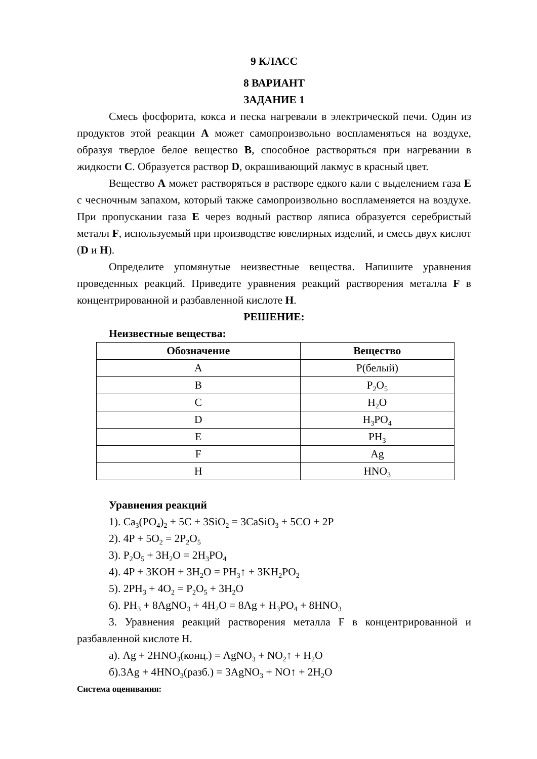9 КЛАСС
8 ВАРИАНТ
ЗАДАНИЕ 1
Смесь фосфорита, кокса и песка нагревали в электрической печи. Один из продуктов этой реакции A может самопроизвольно воспламеняться на воздухе, образуя твердое белое вещество B, способное растворяться при нагревании в жидкости C. Образуется раствор D, окрашивающий лакмус в красный цвет.
Вещество A может растворяться в растворе едкого кали с выделением газа E с чесночным запахом, который также самопроизвольно воспламеняется на воздухе. При пропускании газа E через водный раствор ляписа образуется серебристый металл F, используемый при производстве ювелирных изделий, и смесь двух кислот (D и H).
Определите упомянутые неизвестные вещества. Напишите уравнения проведенных реакций. Приведите уравнения реакций растворения металла F в концентрированной и разбавленной кислоте H.
РЕШЕНИЕ:
Неизвестные вещества:
| Обозначение | Вещество |
| --- | --- |
| A | P(белый) |
| B | P<sub>2</sub>O<sub>5</sub> |
| C | H<sub>2</sub>O |
| D | H<sub>3</sub>PO<sub>4</sub> |
| E | PH<sub>3</sub> |
| F | Ag |
| H | HNO<sub>3</sub> |
Уравнения реакций
1). Ca<sub>3</sub>(PO<sub>4</sub>)<sub>2</sub> + 5C + 3SiO<sub>2</sub> = 3CaSiO<sub>3</sub> + 5CO + 2P
2). 4P + 5O<sub>2</sub> = 2P<sub>2</sub>O<sub>5</sub>
3). P<sub>2</sub>O<sub>5</sub> + 3H<sub>2</sub>O = 2H<sub>3</sub>PO<sub>4</sub>
4). 4P + 3KOH + 3H<sub>2</sub>O = PH<sub>3</sub>↑ + 3KH<sub>2</sub>PO<sub>2</sub>
5). 2PH<sub>3</sub> + 4O<sub>2</sub> = P<sub>2</sub>O<sub>5</sub> + 3H<sub>2</sub>O
6). PH<sub>3</sub> + 8AgNO<sub>3</sub> + 4H<sub>2</sub>O = 8Ag + H<sub>3</sub>PO<sub>4</sub> + 8HNO<sub>3</sub>
3. Уравнения реакций растворения металла F в концентрированной и разбавленной кислоте H.
а). Ag + 2HNO<sub>3</sub>(конц.) = AgNO<sub>3</sub> + NO<sub>2</sub>↑ + H<sub>2</sub>O
б).3Ag + 4HNO<sub>3</sub>(разб.) = 3AgNO<sub>3</sub> + NO↑ + 2H<sub>2</sub>O
Система оценивания: